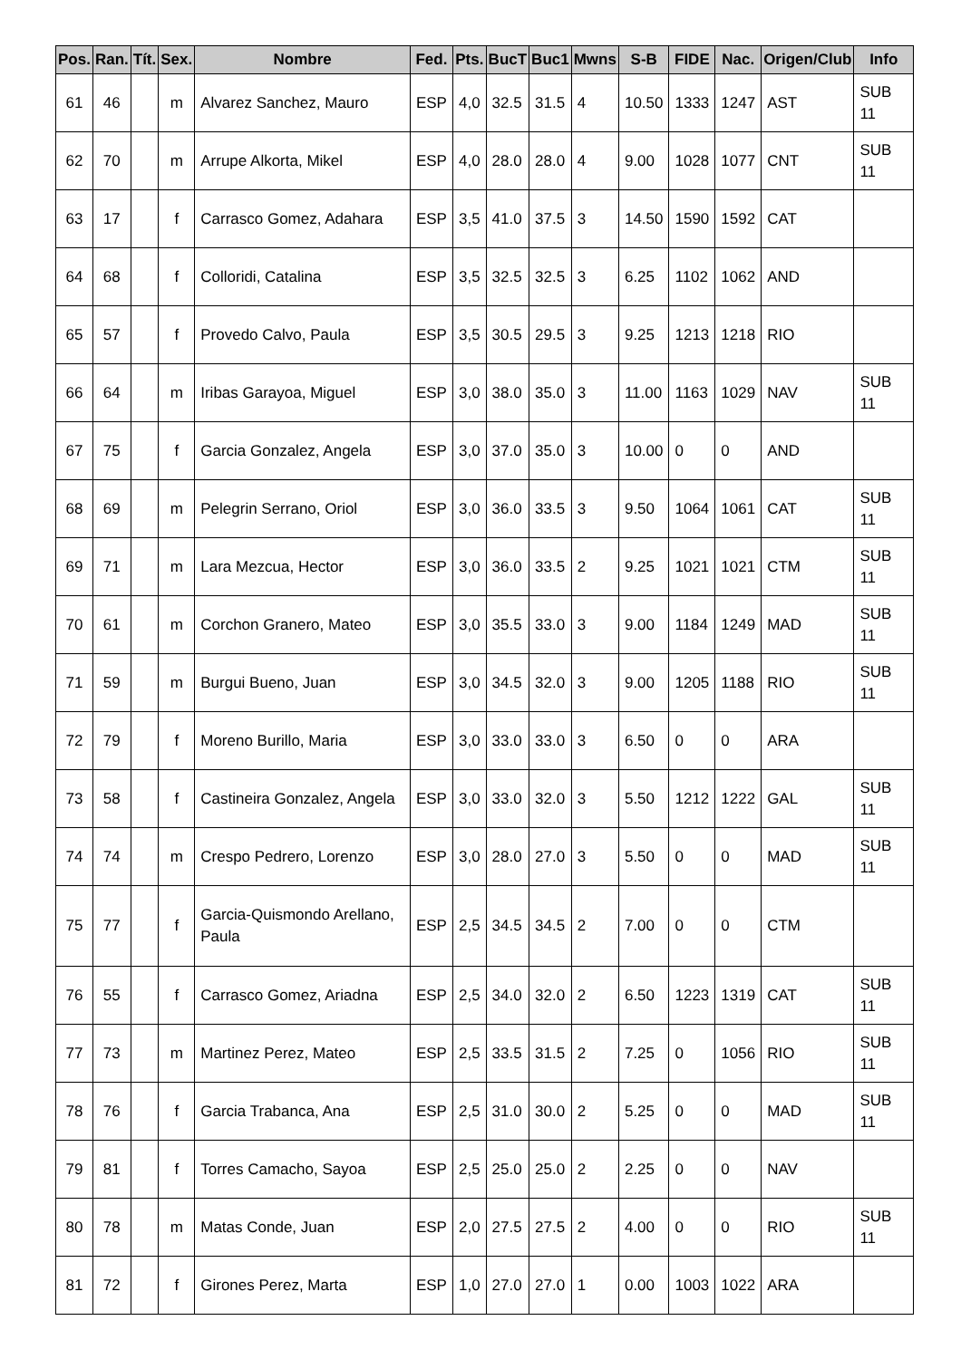| Pos. | Ran. | Tít. | Sex. | Nombre | Fed. | Pts. | BucT | Buc1 | Mwns | S-B | FIDE | Nac. | Origen/Club | Info |
| --- | --- | --- | --- | --- | --- | --- | --- | --- | --- | --- | --- | --- | --- | --- |
| 61 | 46 | | m | Alvarez Sanchez, Mauro | ESP | 4,0 | 32.5 | 31.5 | 4 | 10.50 | 1333 | 1247 | AST | SUB 11 |
| 62 | 70 | | m | Arrupe Alkorta, Mikel | ESP | 4,0 | 28.0 | 28.0 | 4 | 9.00 | 1028 | 1077 | CNT | SUB 11 |
| 63 | 17 | | f | Carrasco Gomez, Adahara | ESP | 3,5 | 41.0 | 37.5 | 3 | 14.50 | 1590 | 1592 | CAT | |
| 64 | 68 | | f | Colloridi, Catalina | ESP | 3,5 | 32.5 | 32.5 | 3 | 6.25 | 1102 | 1062 | AND | |
| 65 | 57 | | f | Provedo Calvo, Paula | ESP | 3,5 | 30.5 | 29.5 | 3 | 9.25 | 1213 | 1218 | RIO | |
| 66 | 64 | | m | Iribas Garayoa, Miguel | ESP | 3,0 | 38.0 | 35.0 | 3 | 11.00 | 1163 | 1029 | NAV | SUB 11 |
| 67 | 75 | | f | Garcia Gonzalez, Angela | ESP | 3,0 | 37.0 | 35.0 | 3 | 10.00 | 0 | 0 | AND | |
| 68 | 69 | | m | Pelegrin Serrano, Oriol | ESP | 3,0 | 36.0 | 33.5 | 3 | 9.50 | 1064 | 1061 | CAT | SUB 11 |
| 69 | 71 | | m | Lara Mezcua, Hector | ESP | 3,0 | 36.0 | 33.5 | 2 | 9.25 | 1021 | 1021 | CTM | SUB 11 |
| 70 | 61 | | m | Corchon Granero, Mateo | ESP | 3,0 | 35.5 | 33.0 | 3 | 9.00 | 1184 | 1249 | MAD | SUB 11 |
| 71 | 59 | | m | Burgui Bueno, Juan | ESP | 3,0 | 34.5 | 32.0 | 3 | 9.00 | 1205 | 1188 | RIO | SUB 11 |
| 72 | 79 | | f | Moreno Burillo, Maria | ESP | 3,0 | 33.0 | 33.0 | 3 | 6.50 | 0 | 0 | ARA | |
| 73 | 58 | | f | Castineira Gonzalez, Angela | ESP | 3,0 | 33.0 | 32.0 | 3 | 5.50 | 1212 | 1222 | GAL | SUB 11 |
| 74 | 74 | | m | Crespo Pedrero, Lorenzo | ESP | 3,0 | 28.0 | 27.0 | 3 | 5.50 | 0 | 0 | MAD | SUB 11 |
| 75 | 77 | | f | Garcia-Quismondo Arellano, Paula | ESP | 2,5 | 34.5 | 34.5 | 2 | 7.00 | 0 | 0 | CTM | |
| 76 | 55 | | f | Carrasco Gomez, Ariadna | ESP | 2,5 | 34.0 | 32.0 | 2 | 6.50 | 1223 | 1319 | CAT | SUB 11 |
| 77 | 73 | | m | Martinez Perez, Mateo | ESP | 2,5 | 33.5 | 31.5 | 2 | 7.25 | 0 | 1056 | RIO | SUB 11 |
| 78 | 76 | | f | Garcia Trabanca, Ana | ESP | 2,5 | 31.0 | 30.0 | 2 | 5.25 | 0 | 0 | MAD | SUB 11 |
| 79 | 81 | | f | Torres Camacho, Sayoa | ESP | 2,5 | 25.0 | 25.0 | 2 | 2.25 | 0 | 0 | NAV | |
| 80 | 78 | | m | Matas Conde, Juan | ESP | 2,0 | 27.5 | 27.5 | 2 | 4.00 | 0 | 0 | RIO | SUB 11 |
| 81 | 72 | | f | Girones Perez, Marta | ESP | 1,0 | 27.0 | 27.0 | 1 | 0.00 | 1003 | 1022 | ARA | |